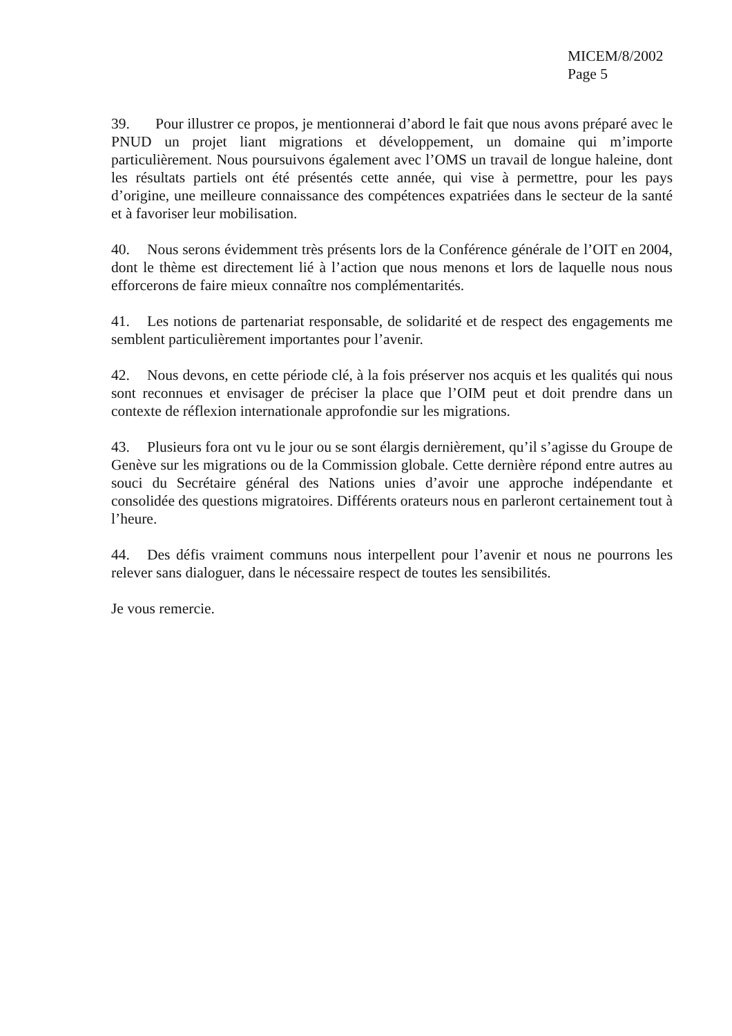MICEM/8/2002
Page 5
39. Pour illustrer ce propos, je mentionnerai d’abord le fait que nous avons préparé avec le PNUD un projet liant migrations et développement, un domaine qui m’importe particulièrement. Nous poursuivons également avec l’OMS un travail de longue haleine, dont les résultats partiels ont été présentés cette année, qui vise à permettre, pour les pays d’origine, une meilleure connaissance des compétences expatriées dans le secteur de la santé et à favoriser leur mobilisation.
40. Nous serons évidemment très présents lors de la Conférence générale de l’OIT en 2004, dont le thème est directement lié à l’action que nous menons et lors de laquelle nous nous efforcerons de faire mieux connaître nos complémentarités.
41. Les notions de partenariat responsable, de solidarité et de respect des engagements me semblent particulièrement importantes pour l’avenir.
42. Nous devons, en cette période clé, à la fois préserver nos acquis et les qualités qui nous sont reconnues et envisager de préciser la place que l’OIM peut et doit prendre dans un contexte de réflexion internationale approfondie sur les migrations.
43. Plusieurs fora ont vu le jour ou se sont élargis dernièrement, qu’il s’agisse du Groupe de Genève sur les migrations ou de la Commission globale. Cette dernière répond entre autres au souci du Secrétaire général des Nations unies d’avoir une approche indépendante et consolidée des questions migratoires. Différents orateurs nous en parleront certainement tout à l’heure.
44. Des défis vraiment communs nous interpellent pour l’avenir et nous ne pourrons les relever sans dialoguer, dans le nécessaire respect de toutes les sensibilités.
Je vous remercie.